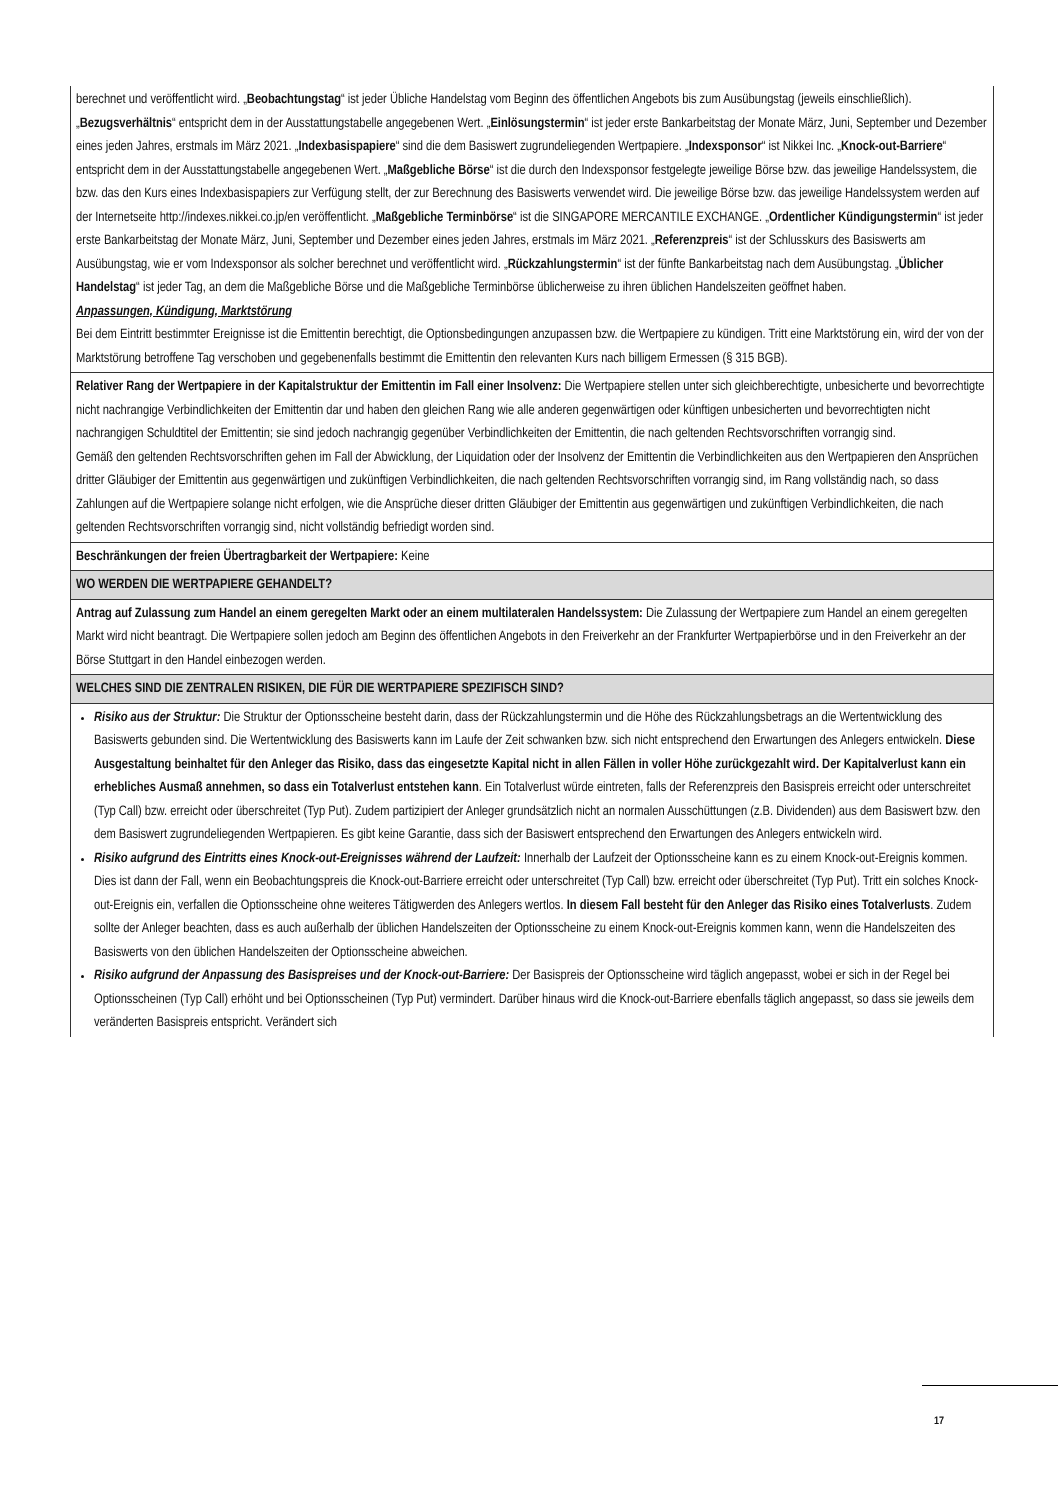| berechnet und veröffentlicht wird. „ Beobachtungstag “ ist jeder Übliche Handelstag vom Beginn des öffentlichen Angebots bis zum Ausübungstag (jeweils einschließlich). „ Bezugsverhältnis “ entspricht dem in der Ausstattungstabelle angegebenen Wert. „ Einlösungstermin “ ist jeder erste Bankarbeitstag der Monate März, Juni, September und Dezember eines jeden Jahres, erstmals im März 2021. „ Indexbasispapiere “ sind die dem Basiswert zugrundeliegenden Wertpapiere. „ Indexsponsor “ ist Nikkei Inc. „ Knock-out-Barriere “ entspricht dem in der Ausstattungstabelle angegebenen Wert. „ Maßgebliche Börse “ ist die durch den Indexsponsor festgelegte jeweilige Börse bzw. das jeweilige Handelssystem, die bzw. das den Kurs eines Indexbasispapiers zur Verfügung stellt, der zur Berechnung des Basiswerts verwendet wird. Die jeweilige Börse bzw. das jeweilige Handelssystem werden auf der Internetseite http://indexes.nikkei.co.jp/en veröffentlicht. „ Maßgebliche Terminbörse “ ist die SINGAPORE MERCANTILE EXCHANGE. „ Ordentlicher Kündigungstermin “ ist jeder erste Bankarbeitstag der Monate März, Juni, September und Dezember eines jeden Jahres, erstmals im März 2021. „ Referenzpreis “ ist der Schlusskurs des Basiswerts am Ausübungstag, wie er vom Indexsponsor als solcher berechnet und veröffentlicht wird. „ Rückzahlungstermin “ ist der fünfte Bankarbeitstag nach dem Ausübungstag. „ Üblicher Handelstag “ ist jeder Tag, an dem die Maßgebliche Börse und die Maßgebliche Terminbörse üblicherweise zu ihren üblichen Handelszeiten geöffnet haben. Anpassungen, Kündigung, Marktstörung Bei dem Eintritt bestimmter Ereignisse ist die Emittentin berechtigt, die Optionsbedingungen anzupassen bzw. die Wertpapiere zu kündigen. Tritt eine Marktstörung ein, wird der von der Marktstörung betroffene Tag verschoben und gegebenenfalls bestimmt die Emittentin den relevanten Kurs nach billigem Ermessen (§ 315 BGB). |
| Relativer Rang der Wertpapiere in der Kapitalstruktur der Emittentin im Fall einer Insolvenz: Die Wertpapiere stellen unter sich gleichberechtigte, unbesicherte und bevorrechtigte nicht nachrangige Verbindlichkeiten der Emittentin dar und haben den gleichen Rang wie alle anderen gegenwärtigen oder künftigen unbesicherten und bevorrechtigten nicht nachrangigen Schuldtitel der Emittentin; sie sind jedoch nachrangig gegenüber Verbindlichkeiten der Emittentin, die nach geltenden Rechtsvorschriften vorrangig sind. Gemäß den geltenden Rechtsvorschriften gehen im Fall der Abwicklung, der Liquidation oder der Insolvenz der Emittentin die Verbindlichkeiten aus den Wertpapieren den Ansprüchen dritter Gläubiger der Emittentin aus gegenwärtigen und zukünftigen Verbindlichkeiten, die nach geltenden Rechtsvorschriften vorrangig sind, im Rang vollständig nach, so dass Zahlungen auf die Wertpapiere solange nicht erfolgen, wie die Ansprüche dieser dritten Gläubiger der Emittentin aus gegenwärtigen und zukünftigen Verbindlichkeiten, die nach geltenden Rechtsvorschriften vorrangig sind, nicht vollständig befriedigt worden sind. |
| Beschränkungen der freien Übertragbarkeit der Wertpapiere: Keine |
| WO WERDEN DIE WERTPAPIERE GEHANDELT? |
| Antrag auf Zulassung zum Handel an einem geregelten Markt oder an einem multilateralen Handelssystem: Die Zulassung der Wertpapiere zum Handel an einem geregelten Markt wird nicht beantragt. Die Wertpapiere sollen jedoch am Beginn des öffentlichen Angebots in den Freiverkehr an der Frankfurter Wertpapierbörse und in den Freiverkehr an der Börse Stuttgart in den Handel einbezogen werden. |
| WELCHES SIND DIE ZENTRALEN RISIKEN, DIE FÜR DIE WERTPAPIERE SPEZIFISCH SIND? |
| Risiko aus der Struktur: Die Struktur der Optionsscheine besteht darin, dass der Rückzahlungstermin und die Höhe des Rückzahlungsbetrags an die Wertentwicklung des Basiswerts gebunden sind. Die Wertentwicklung des Basiswerts kann im Laufe der Zeit schwanken bzw. sich nicht entsprechend den Erwartungen des Anlegers entwickeln. Diese Ausgestaltung beinhaltet für den Anleger das Risiko, dass das eingesetzte Kapital nicht in allen Fällen in voller Höhe zurückgezahlt wird. Der Kapitalverlust kann ein erhebliches Ausmaß annehmen, so dass ein Totalverlust entstehen kann . Ein Totalverlust würde eintreten, falls der Referenzpreis den Basispreis erreicht oder unterschreitet (Typ Call) bzw. erreicht oder überschreitet (Typ Put). Zudem partizipiert der Anleger grundsätzlich nicht an normalen Ausschüttungen (z.B. Dividenden) aus dem Basiswert bzw. den dem Basiswert zugrundeliegenden Wertpapieren. Es gibt keine Garantie, dass sich der Basiswert entsprechend den Erwartungen des Anlegers entwickeln wird. Risiko aufgrund des Eintritts eines Knock-out-Ereignisses während der Laufzeit: Innerhalb der Laufzeit der Optionsscheine kann es zu einem Knock-out-Ereignis kommen. Dies ist dann der Fall, wenn ein Beobachtungspreis die Knock-out-Barriere erreicht oder unterschreitet (Typ Call) bzw. erreicht oder überschreitet (Typ Put). Tritt ein solches Knock-out-Ereignis ein, verfallen die Optionsscheine ohne weiteres Tätigwerden des Anlegers wertlos. In diesem Fall besteht für den Anleger das Risiko eines Totalverlusts . Zudem sollte der Anleger beachten, dass es auch außerhalb der üblichen Handelszeiten der Optionsscheine zu einem Knock-out-Ereignis kommen kann, wenn die Handelszeiten des Basiswerts von den üblichen Handelszeiten der Optionsscheine abweichen. Risiko aufgrund der Anpassung des Basispreises und der Knock-out-Barriere: Der Basispreis der Optionsscheine wird täglich angepasst, wobei er sich in der Regel bei Optionsscheinen (Typ Call) erhöht und bei Optionsscheinen (Typ Put) vermindert. Darüber hinaus wird die Knock-out-Barriere ebenfalls täglich angepasst, so dass sie jeweils dem veränderten Basispreis entspricht. Verändert sich |
17